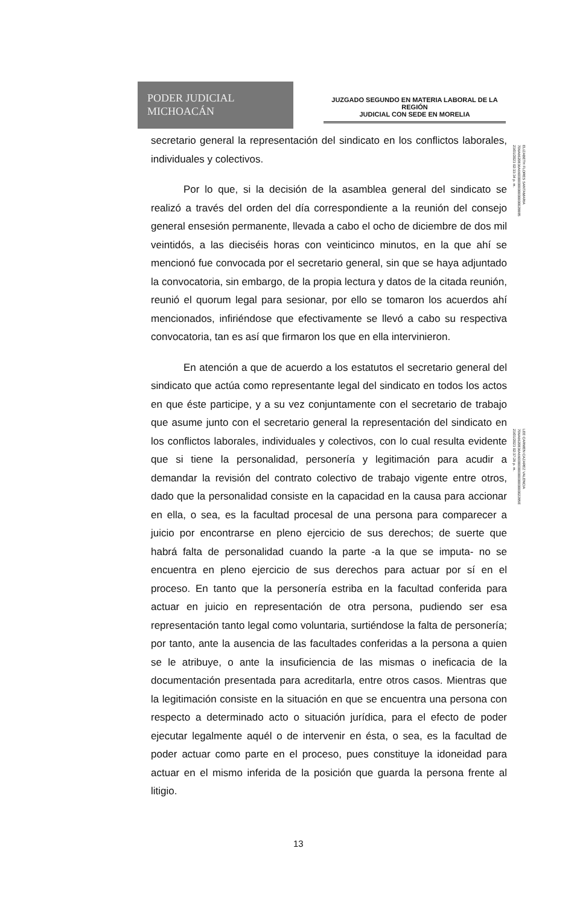PODER JUDICIAL
MICHOACÁN
JUZGADO SEGUNDO EN MATERIA LABORAL DE LA REGIÓN
JUDICIAL CON SEDE EN MORELIA
secretario general la representación del sindicato en los conflictos laborales, individuales y colectivos.
Por lo que, si la decisión de la asamblea general del sindicato se realizó a través del orden del día correspondiente a la reunión del consejo general ensesión permanente, llevada a cabo el ocho de diciembre de dos mil veintidós, a las dieciséis horas con veinticinco minutos, en la que ahí se mencionó fue convocada por el secretario general, sin que se haya adjuntado la convocatoria, sin embargo, de la propia lectura y datos de la citada reunión, reunió el quorum legal para sesionar, por ello se tomaron los acuerdos ahí mencionados, infiriéndose que efectivamente se llevó a cabo su respectiva convocatoria, tan es así que firmaron los que en ella intervinieron.
En atención a que de acuerdo a los estatutos el secretario general del sindicato que actúa como representante legal del sindicato en todos los actos en que éste participe, y a su vez conjuntamente con el secretario de trabajo que asume junto con el secretario general la representación del sindicato en los conflictos laborales, individuales y colectivos, con lo cual resulta evidente que si tiene la personalidad, personería y legitimación para acudir a demandar la revisión del contrato colectivo de trabajo vigente entre otros, dado que la personalidad consiste en la capacidad en la causa para accionar en ella, o sea, es la facultad procesal de una persona para comparecer a juicio por encontrarse en pleno ejercicio de sus derechos; de suerte que habrá falta de personalidad cuando la parte -a la que se imputa- no se encuentra en pleno ejercicio de sus derechos para actuar por sí en el proceso. En tanto que la personería estriba en la facultad conferida para actuar en juicio en representación de otra persona, pudiendo ser esa representación tanto legal como voluntaria, surtiéndose la falta de personería; por tanto, ante la ausencia de las facultades conferidas a la persona a quien se le atribuye, o ante la insuficiencia de las mismas o ineficacia de la documentación presentada para acreditarla, entre otros casos. Mientras que la legitimación consiste en la situación en que se encuentra una persona con respecto a determinado acto o situación jurídica, para el efecto de poder ejecutar legalmente aquél o de intervenir en ésta, o sea, es la facultad de poder actuar como parte en el proceso, pues constituye la idoneidad para actuar en el mismo inferida de la posición que guarda la persona frente al litigio.
ELIZABETH FLORES SANTAMARIA
706A6620836A66000000000000000028885
23/01/2023 02:33:34 p. m.
LEE CARMEN CAZAREZ VALENCIA
706A6620836A660000000000000000002285E
23/01/2023 02:37:26 p. m.
13